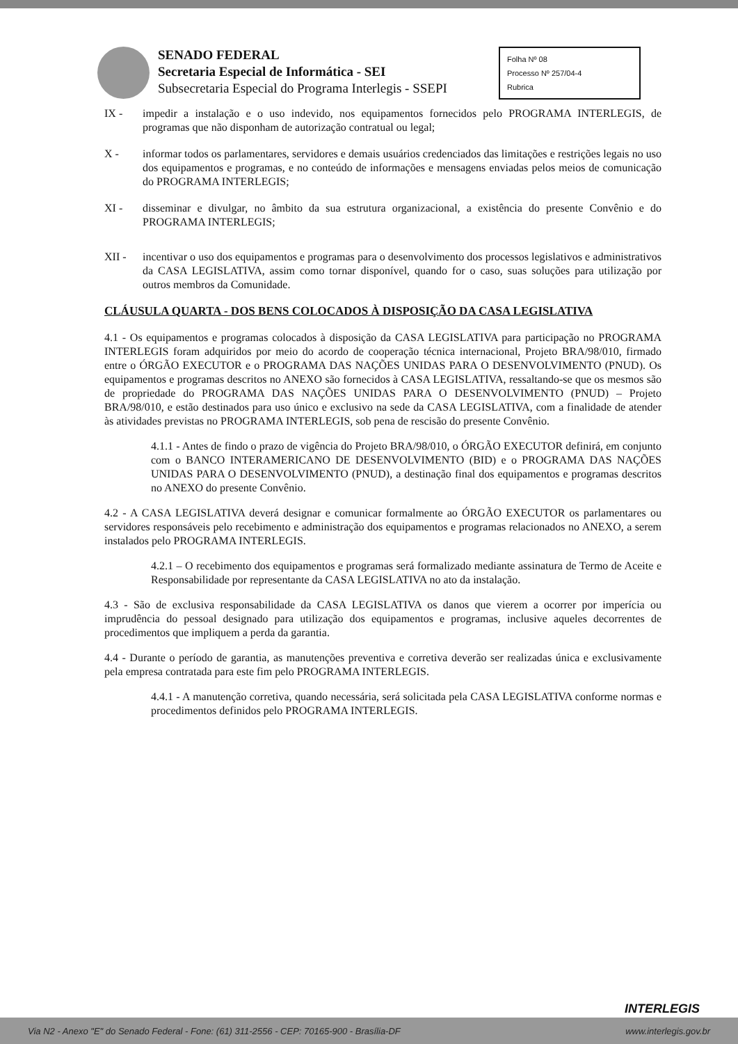SENADO FEDERAL
Secretaria Especial de Informática - SEI
Subsecretaria Especial do Programa Interlegis - SSEPI
Folha Nº 08
Processo Nº 257/04-4
Rubrica
IX - impedir a instalação e o uso indevido, nos equipamentos fornecidos pelo PROGRAMA INTERLEGIS, de programas que não disponham de autorização contratual ou legal;
X - informar todos os parlamentares, servidores e demais usuários credenciados das limitações e restrições legais no uso dos equipamentos e programas, e no conteúdo de informações e mensagens enviadas pelos meios de comunicação do PROGRAMA INTERLEGIS;
XI - disseminar e divulgar, no âmbito da sua estrutura organizacional, a existência do presente Convênio e do PROGRAMA INTERLEGIS;
XII - incentivar o uso dos equipamentos e programas para o desenvolvimento dos processos legislativos e administrativos da CASA LEGISLATIVA, assim como tornar disponível, quando for o caso, suas soluções para utilização por outros membros da Comunidade.
CLÁUSULA QUARTA - DOS BENS COLOCADOS À DISPOSIÇÃO DA CASA LEGISLATIVA
4.1 - Os equipamentos e programas colocados à disposição da CASA LEGISLATIVA para participação no PROGRAMA INTERLEGIS foram adquiridos por meio do acordo de cooperação técnica internacional, Projeto BRA/98/010, firmado entre o ÓRGÃO EXECUTOR e o PROGRAMA DAS NAÇÕES UNIDAS PARA O DESENVOLVIMENTO (PNUD). Os equipamentos e programas descritos no ANEXO são fornecidos à CASA LEGISLATIVA, ressaltando-se que os mesmos são de propriedade do PROGRAMA DAS NAÇÕES UNIDAS PARA O DESENVOLVIMENTO (PNUD) – Projeto BRA/98/010, e estão destinados para uso único e exclusivo na sede da CASA LEGISLATIVA, com a finalidade de atender às atividades previstas no PROGRAMA INTERLEGIS, sob pena de rescisão do presente Convênio.
4.1.1 - Antes de findo o prazo de vigência do Projeto BRA/98/010, o ÓRGÃO EXECUTOR definirá, em conjunto com o BANCO INTERAMERICANO DE DESENVOLVIMENTO (BID) e o PROGRAMA DAS NAÇÕES UNIDAS PARA O DESENVOLVIMENTO (PNUD), a destinação final dos equipamentos e programas descritos no ANEXO do presente Convênio.
4.2 - A CASA LEGISLATIVA deverá designar e comunicar formalmente ao ÓRGÃO EXECUTOR os parlamentares ou servidores responsáveis pelo recebimento e administração dos equipamentos e programas relacionados no ANEXO, a serem instalados pelo PROGRAMA INTERLEGIS.
4.2.1 – O recebimento dos equipamentos e programas será formalizado mediante assinatura de Termo de Aceite e Responsabilidade por representante da CASA LEGISLATIVA no ato da instalação.
4.3 - São de exclusiva responsabilidade da CASA LEGISLATIVA os danos que vierem a ocorrer por imperícia ou imprudência do pessoal designado para utilização dos equipamentos e programas, inclusive aqueles decorrentes de procedimentos que impliquem a perda da garantia.
4.4 - Durante o período de garantia, as manutenções preventiva e corretiva deverão ser realizadas única e exclusivamente pela empresa contratada para este fim pelo PROGRAMA INTERLEGIS.
4.4.1 - A manutenção corretiva, quando necessária, será solicitada pela CASA LEGISLATIVA conforme normas e procedimentos definidos pelo PROGRAMA INTERLEGIS.
INTERLEGIS
Via N2 - Anexo "E" do Senado Federal - Fone: (61) 311-2556 - CEP: 70165-900 - Brasília-DF www.interlegis.gov.br